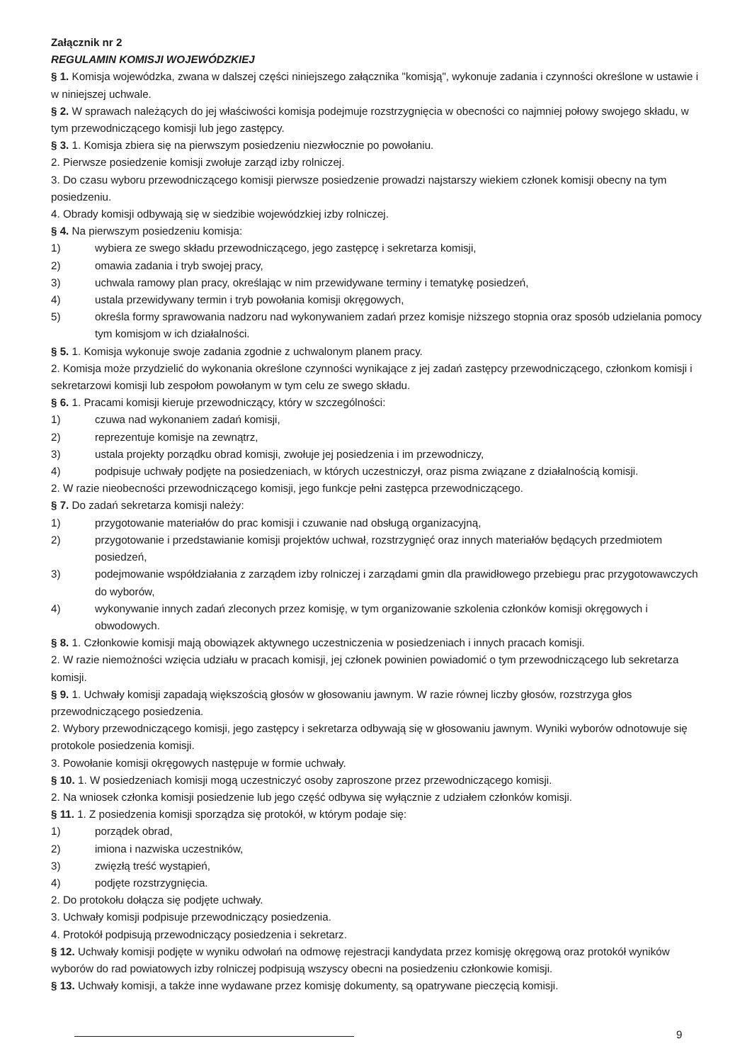Załącznik nr 2
REGULAMIN KOMISJI WOJEWÓDZKIEJ
§ 1. Komisja wojewódzka, zwana w dalszej części niniejszego załącznika "komisją", wykonuje zadania i czynności określone w ustawie i w niniejszej uchwale.
§ 2. W sprawach należących do jej właściwości komisja podejmuje rozstrzygnięcia w obecności co najmniej połowy swojego składu, w tym przewodniczącego komisji lub jego zastępcy.
§ 3. 1. Komisja zbiera się na pierwszym posiedzeniu niezwłocznie po powołaniu.
2. Pierwsze posiedzenie komisji zwołuje zarząd izby rolniczej.
3. Do czasu wyboru przewodniczącego komisji pierwsze posiedzenie prowadzi najstarszy wiekiem członek komisji obecny na tym posiedzeniu.
4. Obrady komisji odbywają się w siedzibie wojewódzkiej izby rolniczej.
§ 4. Na pierwszym posiedzeniu komisja:
1) wybiera ze swego składu przewodniczącego, jego zastępcę i sekretarza komisji,
2) omawia zadania i tryb swojej pracy,
3) uchwala ramowy plan pracy, określając w nim przewidywane terminy i tematykę posiedzeń,
4) ustala przewidywany termin i tryb powołania komisji okręgowych,
5) określa formy sprawowania nadzoru nad wykonywaniem zadań przez komisje niższego stopnia oraz sposób udzielania pomocy tym komisjom w ich działalności.
§ 5. 1. Komisja wykonuje swoje zadania zgodnie z uchwalonym planem pracy.
2. Komisja może przydzielić do wykonania określone czynności wynikające z jej zadań zastępcy przewodniczącego, członkom komisji i sekretarzowi komisji lub zespołom powołanym w tym celu ze swego składu.
§ 6. 1. Pracami komisji kieruje przewodniczący, który w szczególności:
1) czuwa nad wykonaniem zadań komisji,
2) reprezentuje komisje na zewnątrz,
3) ustala projekty porządku obrad komisji, zwołuje jej posiedzenia i im przewodniczy,
4) podpisuje uchwały podjęte na posiedzeniach, w których uczestniczył, oraz pisma związane z działalnością komisji.
2. W razie nieobecności przewodniczącego komisji, jego funkcje pełni zastępca przewodniczącego.
§ 7. Do zadań sekretarza komisji należy:
1) przygotowanie materiałów do prac komisji i czuwanie nad obsługą organizacyjną,
2) przygotowanie i przedstawianie komisji projektów uchwał, rozstrzygnięć oraz innych materiałów będących przedmiotem posiedzeń,
3) podejmowanie współdziałania z zarządem izby rolniczej i zarządami gmin dla prawidłowego przebiegu prac przygotowawczych do wyborów,
4) wykonywanie innych zadań zleconych przez komisję, w tym organizowanie szkolenia członków komisji okręgowych i obwodowych.
§ 8. 1. Członkowie komisji mają obowiązek aktywnego uczestniczenia w posiedzeniach i innych pracach komisji.
2. W razie niemożności wzięcia udziału w pracach komisji, jej członek powinien powiadomić o tym przewodniczącego lub sekretarza komisji.
§ 9. 1. Uchwały komisji zapadają większością głosów w głosowaniu jawnym. W razie równej liczby głosów, rozstrzyga głos przewodniczącego posiedzenia.
2. Wybory przewodniczącego komisji, jego zastępcy i sekretarza odbywają się w głosowaniu jawnym. Wyniki wyborów odnotowuje się protokole posiedzenia komisji.
3. Powołanie komisji okręgowych następuje w formie uchwały.
§ 10. 1. W posiedzeniach komisji mogą uczestniczyć osoby zaproszone przez przewodniczącego komisji.
2. Na wniosek członka komisji posiedzenie lub jego część odbywa się wyłącznie z udziałem członków komisji.
§ 11. 1. Z posiedzenia komisji sporządza się protokół, w którym podaje się:
1) porządek obrad,
2) imiona i nazwiska uczestników,
3) zwięzłą treść wystąpień,
4) podjęte rozstrzygnięcia.
2. Do protokołu dołącza się podjęte uchwały.
3. Uchwały komisji podpisuje przewodniczący posiedzenia.
4. Protokół podpisują przewodniczący posiedzenia i sekretarz.
§ 12. Uchwały komisji podjęte w wyniku odwołań na odmowę rejestracji kandydata przez komisję okręgową oraz protokół wyników wyborów do rad powiatowych izby rolniczej podpisują wszyscy obecni na posiedzeniu członkowie komisji.
§ 13. Uchwały komisji, a także inne wydawane przez komisję dokumenty, są opatrywane pieczęcią komisji.
9